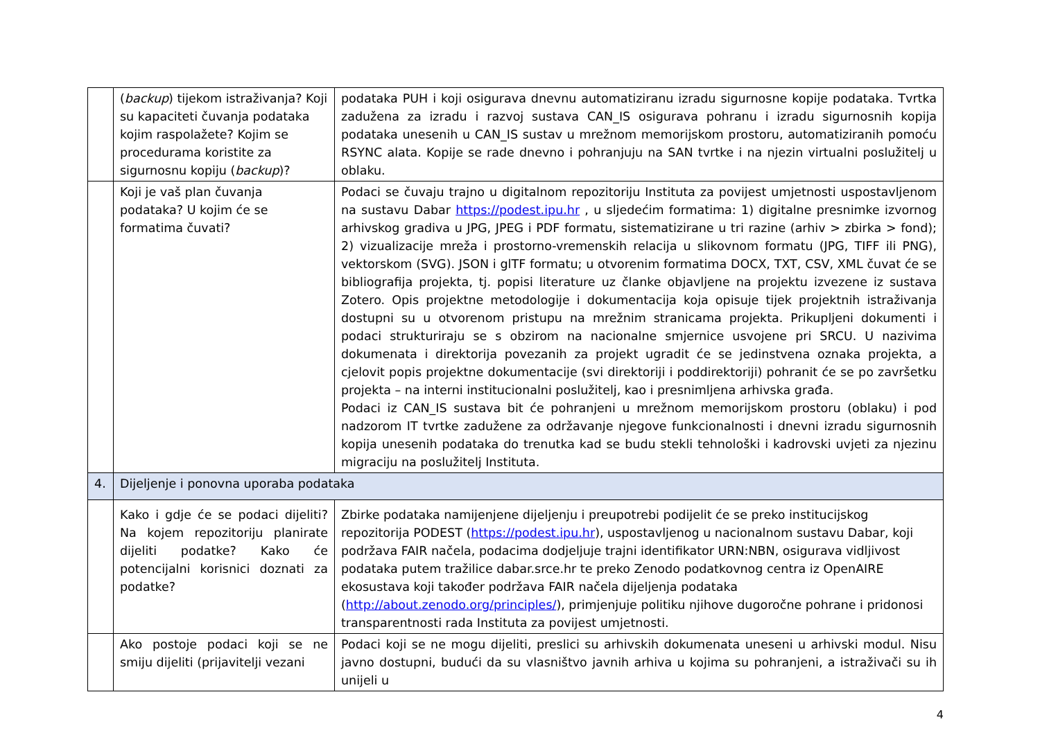| | ( backup ) tijekom istraživanja? Koji su kapaciteti čuvanja podataka kojim raspolažete? Kojim se procedurama koristite za sigurnosnu kopiju ( backup )? | podataka PUH i koji osigurava dnevnu automatiziranu izradu sigurnosne kopije podataka. Tvrtka zadužena za izradu i razvoj sustava CAN_IS osigurava pohranu i izradu sigurnosnih kopija podataka unesenih u CAN_IS sustav u mrežnom memorijskom prostoru, automatiziranih pomoću RSYNC alata. Kopije se rade dnevno i pohranjuju na SAN tvrtke i na njezin virtualni poslužitelj u oblaku. |
| | Koji je vaš plan čuvanja podataka? U kojim će se formatima čuvati? | Podaci se čuvaju trajno u digitalnom repozitoriju Instituta za povijest umjetnosti uspostavljenom na sustavu Dabar https://podest.ipu.hr , u sljedećim formatima: 1) digitalne presnimke izvornog arhivskog gradiva u JPG, JPEG i PDF formatu, sistematizirane u tri razine (arhiv > zbirka > fond); 2) vizualizacije mreža i prostorno-vremenskih relacija u slikovnom formatu (JPG, TIFF ili PNG), vektorskom (SVG). JSON i glTF formatu; u otvorenim formatima DOCX, TXT, CSV, XML čuvat će se bibliografija projekta, tj. popisi literature uz članke objavljene na projektu izvezene iz sustava Zotero. Opis projektne metodologije i dokumentacija koja opisuje tijek projektnih istraživanja dostupni su u otvorenom pristupu na mrežnim stranicama projekta. Prikupljeni dokumenti i podaci strukturiraju se s obzirom na nacionalne smjernice usvojene pri SRCU. U nazivima dokumenata i direktorija povezanih za projekt ugradit će se jedinstvena oznaka projekta, a cjelovit popis projektne dokumentacije (svi direktoriji i poddirektoriji) pohranit će se po završetku projekta – na interni institucionalni poslužitelj, kao i presnimljena arhivska građa. Podaci iz CAN_IS sustava bit će pohranjeni u mrežnom memorijskom prostoru (oblaku) i pod nadzorom IT tvrtke zadužene za održavanje njegove funkcionalnosti i dnevni izradu sigurnosnih kopija unesenih podataka do trenutka kad se budu stekli tehnološki i kadrovski uvjeti za njezinu migraciju na poslužitelj Instituta. |
| 4. | Dijeljenje i ponovna uporaba podataka | |
| | Kako i gdje će se podaci dijeliti? Na kojem repozitoriju planirate dijeliti podatke? Kako će potencijalni korisnici doznati za podatke? | Zbirke podataka namijenjene dijeljenju i preupotrebi podijelit će se preko institucijskog repozitorija PODEST ( https://podest.ipu.hr ), uspostavljenog u nacionalnom sustavu Dabar, koji podržava FAIR načela, podacima dodjeljuje trajni identifikator URN:NBN, osigurava vidljivost podataka putem tražilice dabar.srce.hr te preko Zenodo podatkovnog centra iz OpenAIRE ekosustava koji također podržava FAIR načela dijeljenja podataka ( http://about.zenodo.org/principles/ ), primjenjuje politiku njihove dugoročne pohrane i pridonosi transparentnosti rada Instituta za povijest umjetnosti. |
| | Ako postoje podaci koji se ne smiju dijeliti (prijavitelji vezani | Podaci koji se ne mogu dijeliti, preslici su arhivskih dokumenata uneseni u arhivski modul. Nisu javno dostupni, budući da su vlasništvo javnih arhiva u kojima su pohranjeni, a istraživači su ih unijeli u |
4